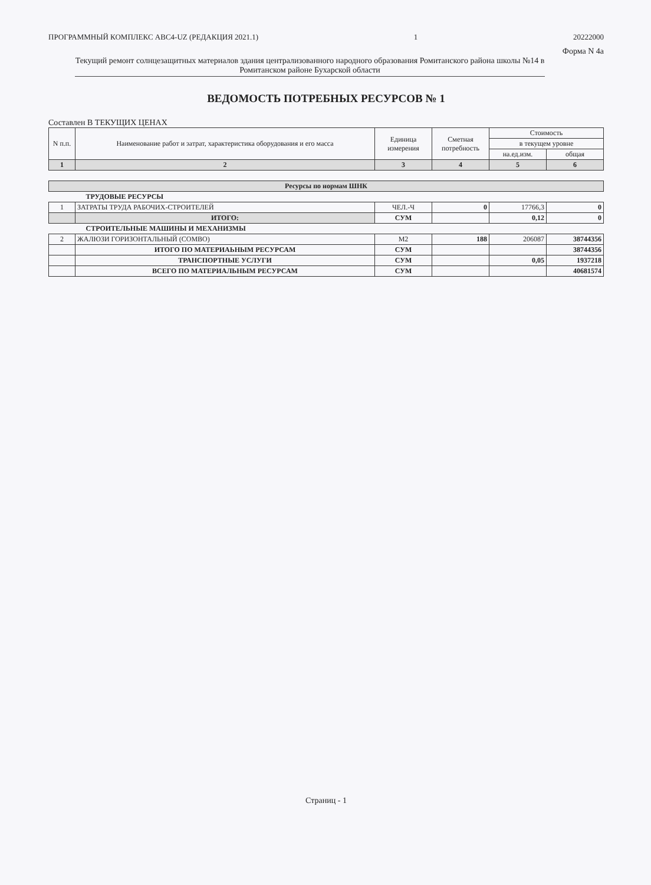ПРОГРАММНЫЙ КОМПЛЕКС АВС4-UZ (РЕДАКЦИЯ 2021.1) 1 20222000
Форма N 4а
Текущий ремонт солнцезащитных материалов здания централизованного народного образования Ромитанского района школы №14 в Ромитанском районе Бухарской области
ВЕДОМОСТЬ ПОТРЕБНЫХ РЕСУРСОВ № 1
Составлен В ТЕКУЩИХ ЦЕНАХ
| N п.п. | Наименование работ и затрат, характеристика оборудования и его масса | Единица измерения | Сметная потребность | Стоимость | |
| --- | --- | --- | --- | --- | --- |
| | | | | в текущем уровне | |
| | | | | на.ед.изм. | общая |
| 1 | 2 | 3 | 4 | 5 | 6 |
| Ресурсы по нормам ШНК | | | | | |
| | ТРУДОВЫЕ РЕСУРСЫ | | | | |
| 1 | ЗАТРАТЫ ТРУДА РАБОЧИХ-СТРОИТЕЛЕЙ | ЧЕЛ.-Ч | 0 | 17766,3 | 0 |
| | ИТОГО: | СУМ | | 0,12 | 0 |
| | СТРОИТЕЛЬНЫЕ МАШИНЫ И МЕХАНИЗМЫ | | | | |
| 2 | ЖАЛЮЗИ ГОРИЗОНТАЛЬНЫЙ (COMBO) | М2 | 188 | 206087 | 38744356 |
| | ИТОГО ПО МАТЕРИАЬНЫМ РЕСУРСАМ | СУМ | | | 38744356 |
| | ТРАНСПОРТНЫЕ УСЛУГИ | СУМ | | 0,05 | 1937218 |
| | ВСЕГО ПО МАТЕРИАЛЬНЫМ РЕСУРСАМ | СУМ | | | 40681574 |
Страниц - 1